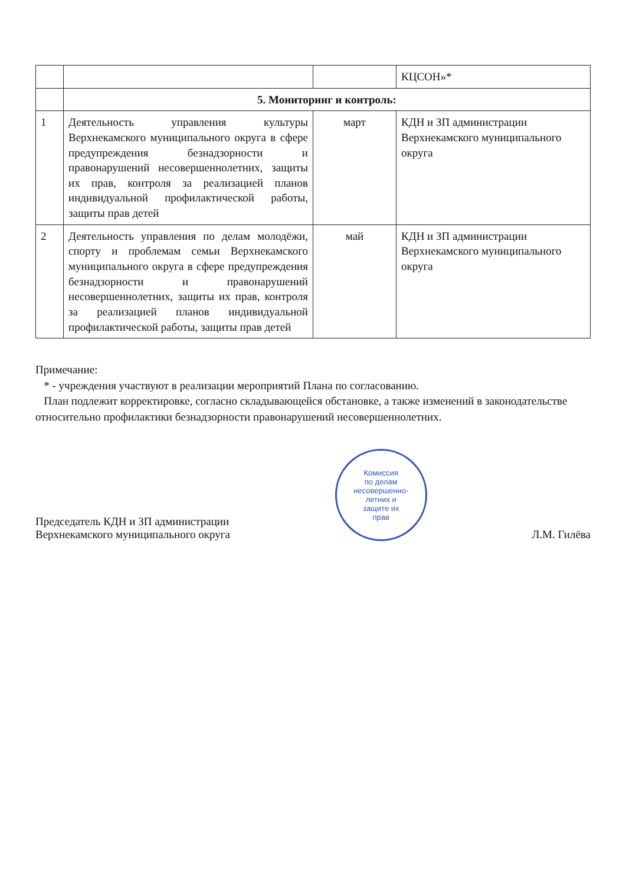| | | | КЦСОН»* |
| | 5. Мониторинг и контроль: | | |
| 1 | Деятельность управления культуры Верхнекамского муниципального округа в сфере предупреждения безнадзорности и правонарушений несовершеннолетних, защиты их прав, контроля за реализацией планов индивидуальной профилактической работы, защиты прав детей | март | КДН и ЗП администрации Верхнекамского муниципального округа |
| 2 | Деятельность управления по делам молодёжи, спорту и проблемам семьи Верхнекамского муниципального округа в сфере предупреждения безнадзорности и правонарушений несовершеннолетних, защиты их прав, контроля за реализацией планов индивидуальной профилактической работы, защиты прав детей | май | КДН и ЗП администрации Верхнекамского муниципального округа |
Примечание:
* - учреждения участвуют в реализации мероприятий Плана по согласованию.
План подлежит корректировке, согласно складывающейся обстановке, а также изменений в законодательстве относительно профилактики безнадзорности правонарушений несовершеннолетних.
Председатель КДН и ЗП администрации
Верхнекамского муниципального округа
Комиссия
по делам
несовершенно-
летних и
защите их
прав
Л.М. Гилёва